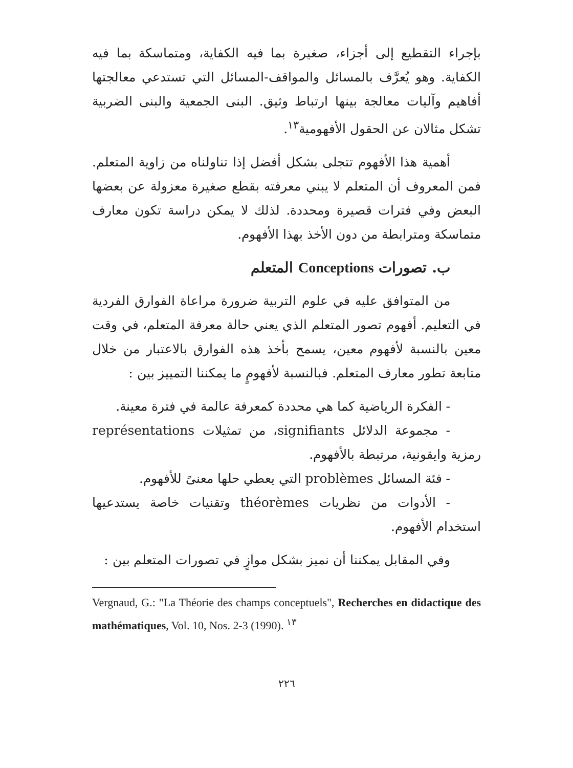بإجراء التقطيع إلى أجزاء، صغيرة بما فيه الكفاية، ومتماسكة بما فيه الكفاية. وهو يُعرَّف بالمسائل والمواقف-المسائل التي تستدعي معالجتها أفاهيم وآليات معالجة بينها ارتباط وثيق. البنى الجمعية والبنى الضربية تشكل مثالان عن الحقول الأفهومية<sup>١٣</sup>.
أهمية هذا الأفهوم تتجلى بشكل أفضل إذا تناولناه من زاوية المتعلم. فمن المعروف أن المتعلم لا يبني معرفته بقطع صغيرة معزولة عن بعضها البعض وفي فترات قصيرة ومحددة. لذلك لا يمكن دراسة تكون معارف متماسكة ومترابطة من دون الأخذ بهذا الأفهوم.
ب. تصورات Conceptions المتعلم
من المتوافق عليه في علوم التربية ضرورة مراعاة الفوارق الفردية في التعليم. أفهوم تصور المتعلم الذي يعني حالة معرفة المتعلم، في وقت معين بالنسبة لأفهوم معين، يسمح بأخذ هذه الفوارق بالاعتبار من خلال متابعة تطور معارف المتعلم. فبالنسبة لأفهومٍ ما يمكننا التمييز بين :
- الفكرة الرياضية كما هي محددة كمعرفة عالمة في فترة معينة.
- مجموعة الدلائل signifiants، من تمثيلات représentations رمزية وايقونية، مرتبطة بالأفهوم.
- فئة المسائل problèmes التي يعطي حلها معنىً للأفهوم.
- الأدوات من نظريات théorèmes وتقنيات خاصة يستدعيها استخدام الأفهوم.
وفي المقابل يمكننا أن نميز بشكل موازٍ في تصورات المتعلم بين :
Vergnaud, G.: "La Théorie des champs conceptuels", Recherches en didactique des mathématiques, Vol. 10, Nos. 2-3 (1990). <sup>١٣</sup>
٢٢٦